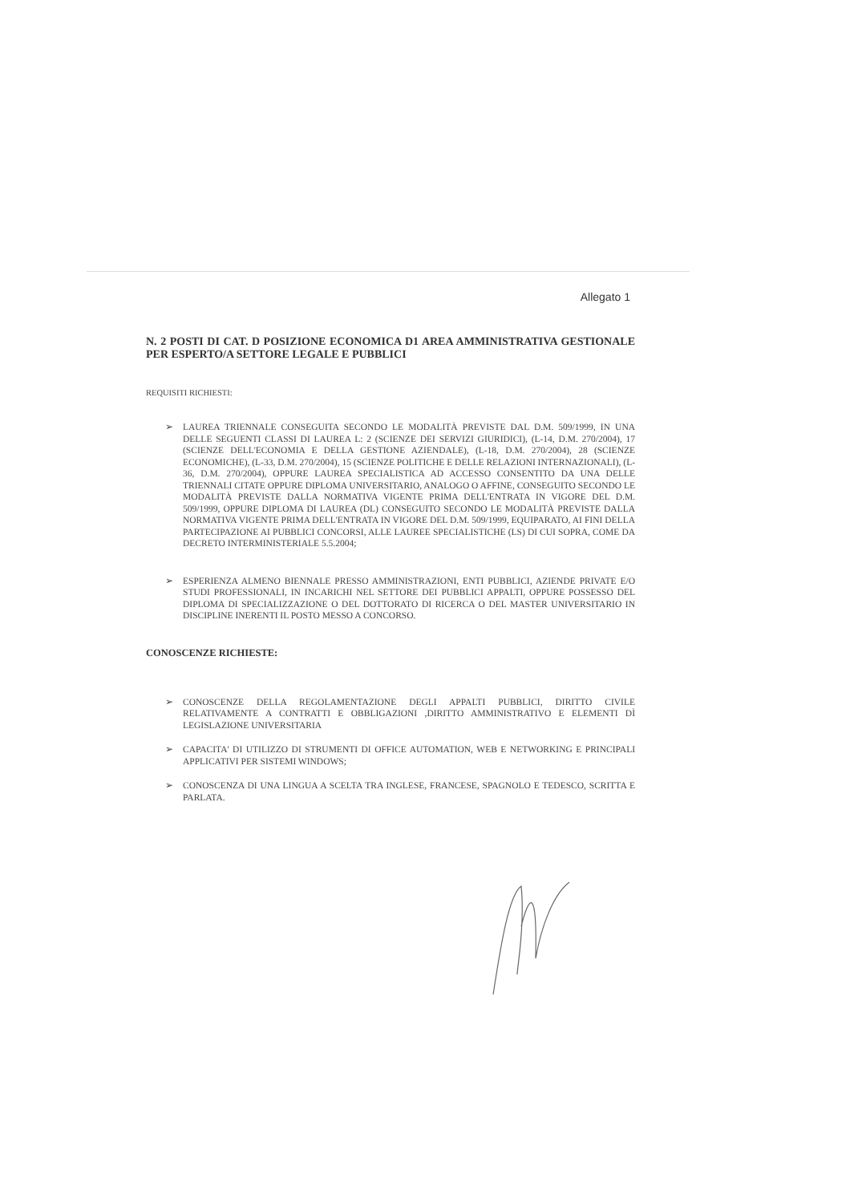Allegato 1
N. 2 POSTI DI CAT. D POSIZIONE ECONOMICA D1 AREA AMMINISTRATIVA GESTIONALE PER ESPERTO/A SETTORE LEGALE E PUBBLICI
REQUISITI RICHIESTI:
➢ LAUREA TRIENNALE CONSEGUITA SECONDO LE MODALITÀ PREVISTE DAL D.M. 509/1999, IN UNA DELLE SEGUENTI CLASSI DI LAUREA L: 2 (SCIENZE DEI SERVIZI GIURIDICI), (L-14, D.M. 270/2004), 17 (SCIENZE DELL'ECONOMIA E DELLA GESTIONE AZIENDALE), (L-18, D.M. 270/2004), 28 (SCIENZE ECONOMICHE), (L-33, D.M. 270/2004), 15 (SCIENZE POLITICHE E DELLE RELAZIONI INTERNAZIONALI), (L-36, D.M. 270/2004), OPPURE LAUREA SPECIALISTICA AD ACCESSO CONSENTITO DA UNA DELLE TRIENNALI CITATE OPPURE DIPLOMA UNIVERSITARIO, ANALOGO O AFFINE, CONSEGUITO SECONDO LE MODALITÀ PREVISTE DALLA NORMATIVA VIGENTE PRIMA DELL'ENTRATA IN VIGORE DEL D.M. 509/1999, OPPURE DIPLOMA DI LAUREA (DL) CONSEGUITO SECONDO LE MODALITÀ PREVISTE DALLA NORMATIVA VIGENTE PRIMA DELL'ENTRATA IN VIGORE DEL D.M. 509/1999, EQUIPARATO, AI FINI DELLA PARTECIPAZIONE AI PUBBLICI CONCORSI, ALLE LAUREE SPECIALISTICHE (LS) DI CUI SOPRA, COME DA DECRETO INTERMINISTERIALE 5.5.2004;
➢ ESPERIENZA ALMENO BIENNALE PRESSO AMMINISTRAZIONI, ENTI PUBBLICI, AZIENDE PRIVATE E/O STUDI PROFESSIONALI, IN INCARICHI NEL SETTORE DEI PUBBLICI APPALTI, OPPURE POSSESSO DEL DIPLOMA DI SPECIALIZZAZIONE O DEL DOTTORATO DI RICERCA O DEL MASTER UNIVERSITARIO IN DISCIPLINE INERENTI IL POSTO MESSO A CONCORSO.
CONOSCENZE RICHIESTE:
➢ CONOSCENZE DELLA REGOLAMENTAZIONE DEGLI APPALTI PUBBLICI, DIRITTO CIVILE RELATIVAMENTE A CONTRATTI E OBBLIGAZIONI ,DIRITTO AMMINISTRATIVO E ELEMENTI DÌ LEGISLAZIONE UNIVERSITARIA
➢ CAPACITA' DI UTILIZZO DI STRUMENTI DI OFFICE AUTOMATION, WEB E NETWORKING E PRINCIPALI APPLICATIVI PER SISTEMI WINDOWS;
➢ CONOSCENZA DI UNA LINGUA A SCELTA TRA INGLESE, FRANCESE, SPAGNOLO E TEDESCO, SCRITTA E PARLATA.